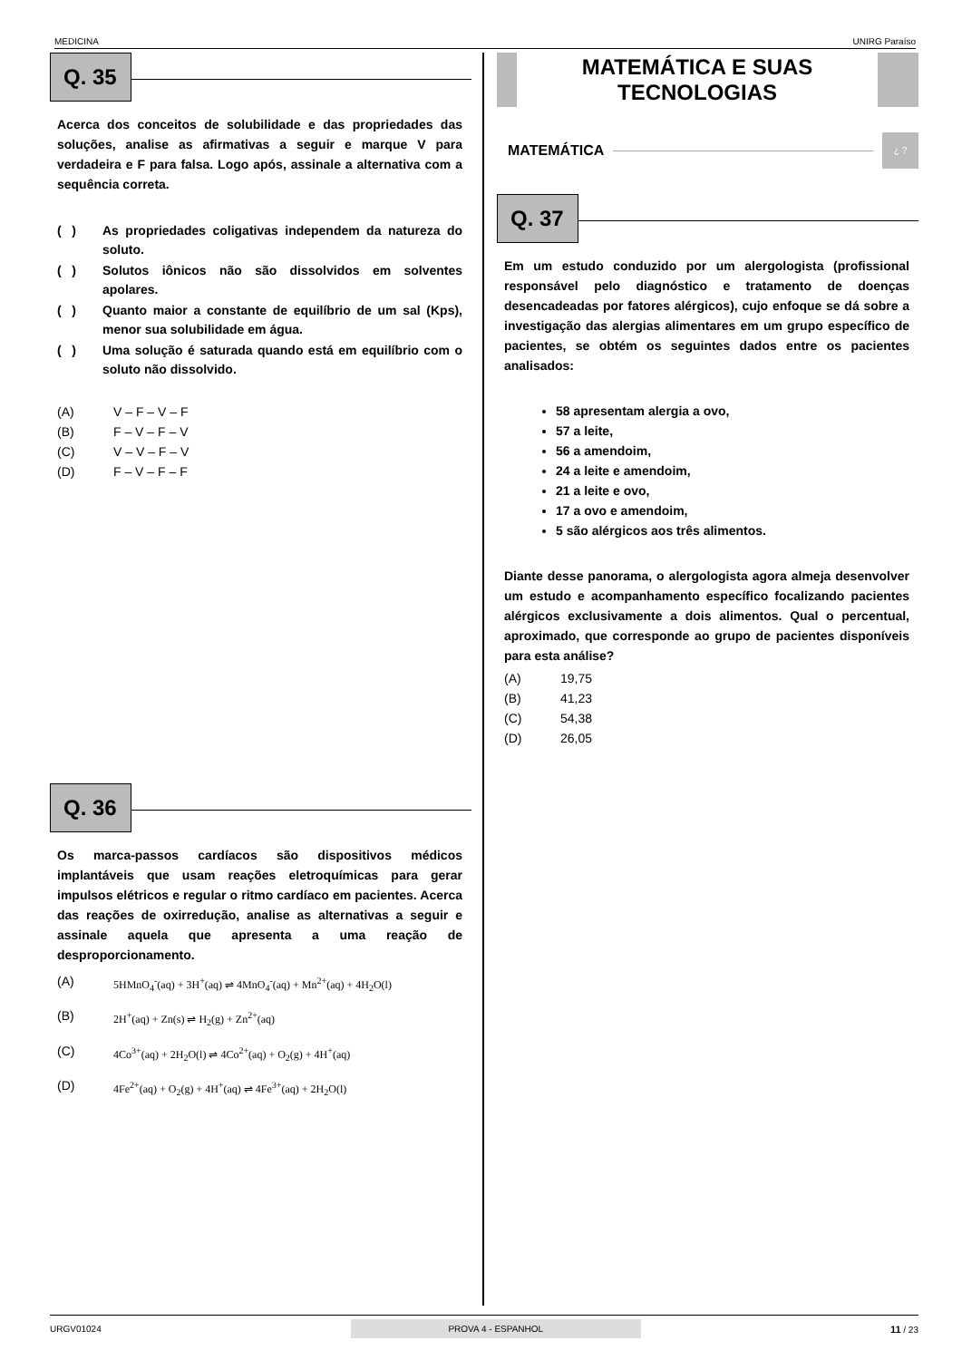MEDICINA UNIRG Paraíso
Q. 35
Acerca dos conceitos de solubilidade e das propriedades das soluções, analise as afirmativas a seguir e marque V para verdadeira e F para falsa. Logo após, assinale a alternativa com a sequência correta.
( ) As propriedades coligativas independem da natureza do soluto.
( ) Solutos iônicos não são dissolvidos em solventes apolares.
( ) Quanto maior a constante de equilíbrio de um sal (Kps), menor sua solubilidade em água.
( ) Uma solução é saturada quando está em equilíbrio com o soluto não dissolvido.
(A) V – F – V – F
(B) F – V – F – V
(C) V – V – F – V
(D) F – V – F – F
Q. 36
Os marca-passos cardíacos são dispositivos médicos implantáveis que usam reações eletroquímicas para gerar impulsos elétricos e regular o ritmo cardíaco em pacientes. Acerca das reações de oxirredução, analise as alternativas a seguir e assinale aquela que apresenta a uma reação de desproporcionamento.
(A) 5HMnO<sub>4</sub><sup>-</sup>(aq) + 3H<sup>+</sup>(aq) ⇌ 4MnO<sub>4</sub><sup>-</sup>(aq) + Mn<sup>2+</sup>(aq) + 4H<sub>2</sub>O(l)
(B) 2H<sup>+</sup>(aq) + Zn(s) ⇌ H<sub>2</sub>(g) + Zn<sup>2+</sup>(aq)
(C) 4Co<sup>3+</sup>(aq) + 2H<sub>2</sub>O(l) ⇌ 4Co<sup>2+</sup>(aq) + O<sub>2</sub>(g) + 4H<sup>+</sup>(aq)
(D) 4Fe<sup>2+</sup>(aq) + O<sub>2</sub>(g) + 4H<sup>+</sup>(aq) ⇌ 4Fe<sup>3+</sup>(aq) + 2H<sub>2</sub>O(l)
MATEMÁTICA E SUAS
TECNOLOGIAS
MATEMÁTICA
¿ ?
Q. 37
Em um estudo conduzido por um alergologista (profissional responsável pelo diagnóstico e tratamento de doenças desencadeadas por fatores alérgicos), cujo enfoque se dá sobre a investigação das alergias alimentares em um grupo específico de pacientes, se obtém os seguintes dados entre os pacientes analisados:
58 apresentam alergia a ovo,
57 a leite,
56 a amendoim,
24 a leite e amendoim,
21 a leite e ovo,
17 a ovo e amendoim,
5 são alérgicos aos três alimentos.
Diante desse panorama, o alergologista agora almeja desenvolver um estudo e acompanhamento específico focalizando pacientes alérgicos exclusivamente a dois alimentos. Qual o percentual, aproximado, que corresponde ao grupo de pacientes disponíveis para esta análise?
(A) 19,75
(B) 41,23
(C) 54,38
(D) 26,05
URGV01024 PROVA 4 - ESPANHOL 11 / 23